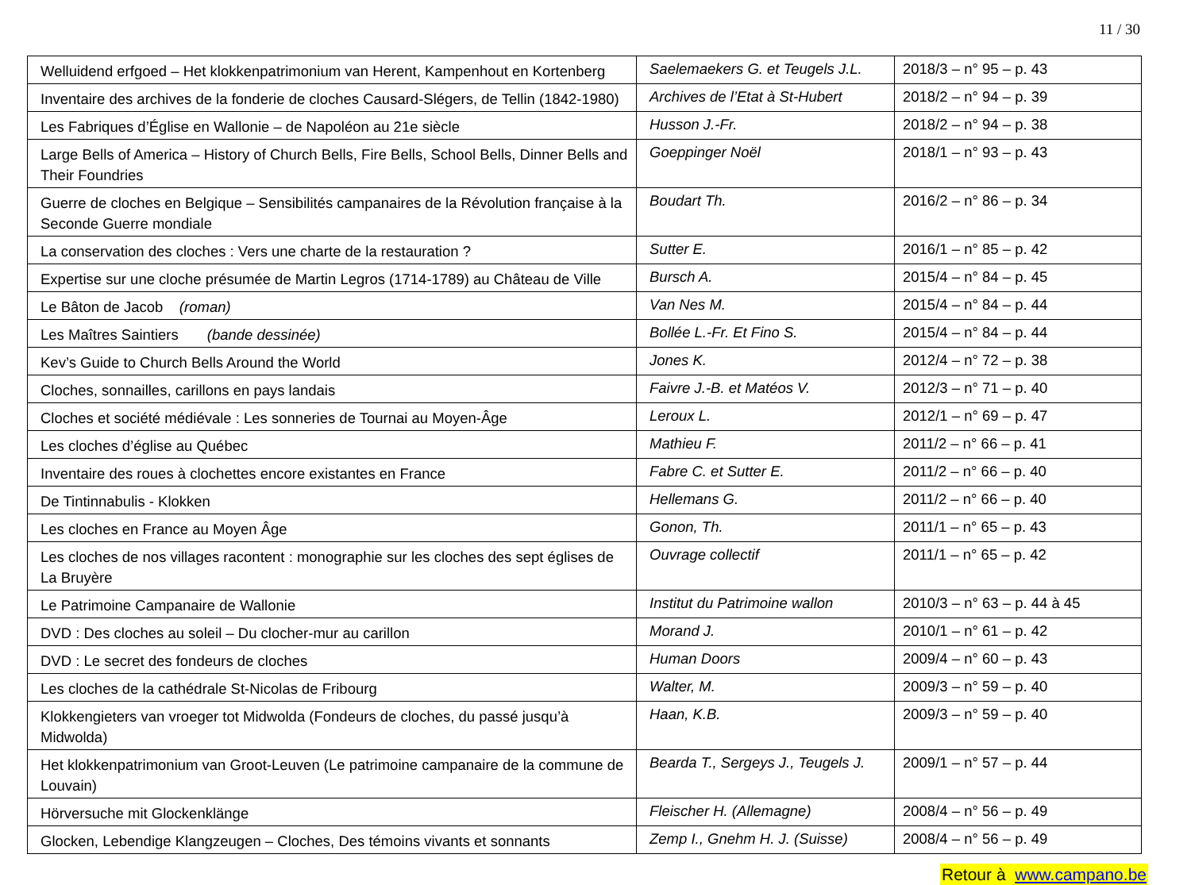11 / 30
| Welluidend erfgoed – Het klokkenpatrimonium van Herent, Kampenhout en Kortenberg | Saelemaekers G. et Teugels J.L. | 2018/3 – n° 95 – p. 43 |
| Inventaire des archives de la fonderie de cloches Causard-Slégers, de Tellin (1842-1980) | Archives de l’Etat à St-Hubert | 2018/2 – n° 94 – p. 39 |
| Les Fabriques d’Église en Wallonie – de Napoléon au 21e siècle | Husson J.-Fr. | 2018/2 – n° 94 – p. 38 |
| Large Bells of America – History of Church Bells, Fire Bells, School Bells, Dinner Bells and Their Foundries | Goeppinger Noël | 2018/1 – n° 93 – p. 43 |
| Guerre de cloches en Belgique – Sensibilités campanaires de la Révolution française à la Seconde Guerre mondiale | Boudart Th. | 2016/2 – n° 86 – p. 34 |
| La conservation des cloches : Vers une charte de la restauration ? | Sutter E. | 2016/1 – n° 85 – p. 42 |
| Expertise sur une cloche présumée de Martin Legros (1714-1789) au Château de Ville | Bursch A. | 2015/4 – n° 84 – p. 45 |
| Le Bâton de Jacob (roman) | Van Nes M. | 2015/4 – n° 84 – p. 44 |
| Les Maîtres Saintiers (bande dessinée) | Bollée L.-Fr. Et Fino S. | 2015/4 – n° 84 – p. 44 |
| Kev’s Guide to Church Bells Around the World | Jones K. | 2012/4 – n° 72 – p. 38 |
| Cloches, sonnailles, carillons en pays landais | Faivre J.-B. et Matéos V. | 2012/3 – n° 71 – p. 40 |
| Cloches et société médiévale : Les sonneries de Tournai au Moyen-Âge | Leroux L. | 2012/1 – n° 69 – p. 47 |
| Les cloches d’église au Québec | Mathieu F. | 2011/2 – n° 66 – p. 41 |
| Inventaire des roues à clochettes encore existantes en France | Fabre C. et Sutter E. | 2011/2 – n° 66 – p. 40 |
| De Tintinnabulis - Klokken | Hellemans G. | 2011/2 – n° 66 – p. 40 |
| Les cloches en France au Moyen Âge | Gonon, Th. | 2011/1 – n° 65 – p. 43 |
| Les cloches de nos villages racontent : monographie sur les cloches des sept églises de La Bruyère | Ouvrage collectif | 2011/1 – n° 65 – p. 42 |
| Le Patrimoine Campanaire de Wallonie | Institut du Patrimoine wallon | 2010/3 – n° 63 – p. 44 à 45 |
| DVD : Des cloches au soleil – Du clocher-mur au carillon | Morand J. | 2010/1 – n° 61 – p. 42 |
| DVD : Le secret des fondeurs de cloches | Human Doors | 2009/4 – n° 60 – p. 43 |
| Les cloches de la cathédrale St-Nicolas de Fribourg | Walter, M. | 2009/3 – n° 59 – p. 40 |
| Klokkengieters van vroeger tot Midwolda (Fondeurs de cloches, du passé jusqu’à Midwolda) | Haan, K.B. | 2009/3 – n° 59 – p. 40 |
| Het klokkenpatrimonium van Groot-Leuven (Le patrimoine campanaire de la commune de Louvain) | Bearda T., Sergeys J., Teugels J. | 2009/1 – n° 57 – p. 44 |
| Hörversuche mit Glockenklänge | Fleischer H. (Allemagne) | 2008/4 – n° 56 – p. 49 |
| Glocken, Lebendige Klangzeugen – Cloches, Des témoins vivants et sonnants | Zemp I., Gnehm H. J. (Suisse) | 2008/4 – n° 56 – p. 49 |
Retour à www.campano.be